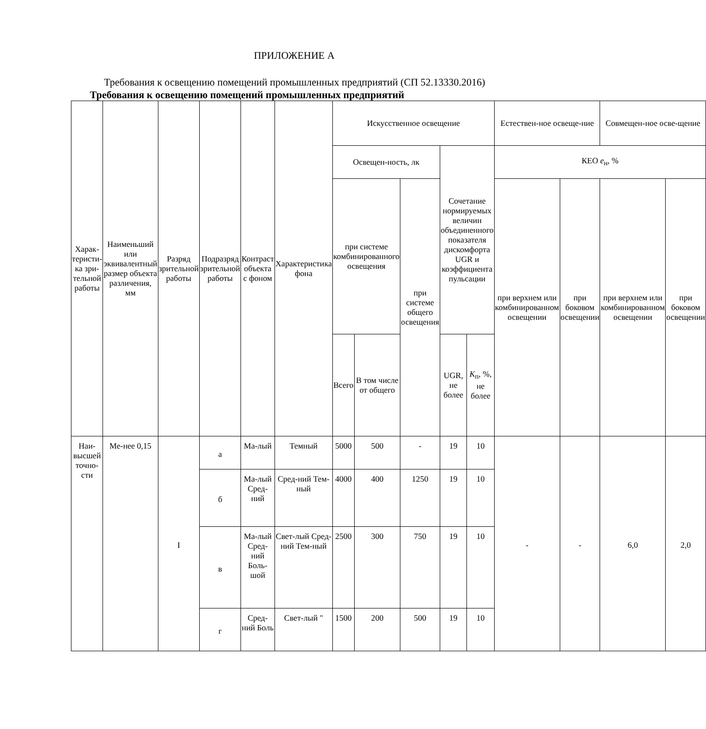ПРИЛОЖЕНИЕ А
Требования к освещению помещений промышленных предприятий (СП 52.13330.2016)
Требования к освещению помещений промышленных предприятий
| Харак-теристи-ка зри-тельной работы | Наименьший или эквивалентный размер объекта различения, мм | Разряд зрительной работы | Подразряд зрительной работы | Контраст объекта с фоном | Характеристика фона | Искусственное освещение | | | | | Естествен-ное освеще-ние | | Совмещен-ное осве-щение | |
| --- | --- | --- | --- | --- | --- | --- | --- | --- | --- | --- | --- | --- | --- | --- |
| | | | | | | Освещен-ность, лк | | | Сочетание нормируемых величин объединенного показателя дискомфорта UGR и коэффициента пульсации | | КЕО e<sub>н</sub>, % | | | |
| | | | | | | при системе комбинированного освещения | | при системе общего освещения | | | при верхнем или комбинированном освещении | при боковом освещении | при верхнем или комбинированном освещении | при боковом освещении |
| | | | | | | Всего | В том числе от общего | | UGR, не более | K<sub>п</sub>, %, не более | | | | |
| Наи-высшей точно-сти | Ме-нее 0,15 | I | а | Ма-лый | Темный | 5000 | 500 | - | 19 | 10 | - | - | 6,0 | 2,0 |
| | | | б | Ма-лый Сред-ний | Сред-ний Тем-ный | 4000 | 400 | 1250 | 19 | 10 | | | | |
| | | | в | Ма-лый Сред-ний Боль-шой | Свет-лый Сред-ний Тем-ный | 2500 | 300 | 750 | 19 | 10 | | | | |
| | | | г | Сред-ний Боль | Свет-лый " | 1500 | 200 | 500 | 19 | 10 | | | | |